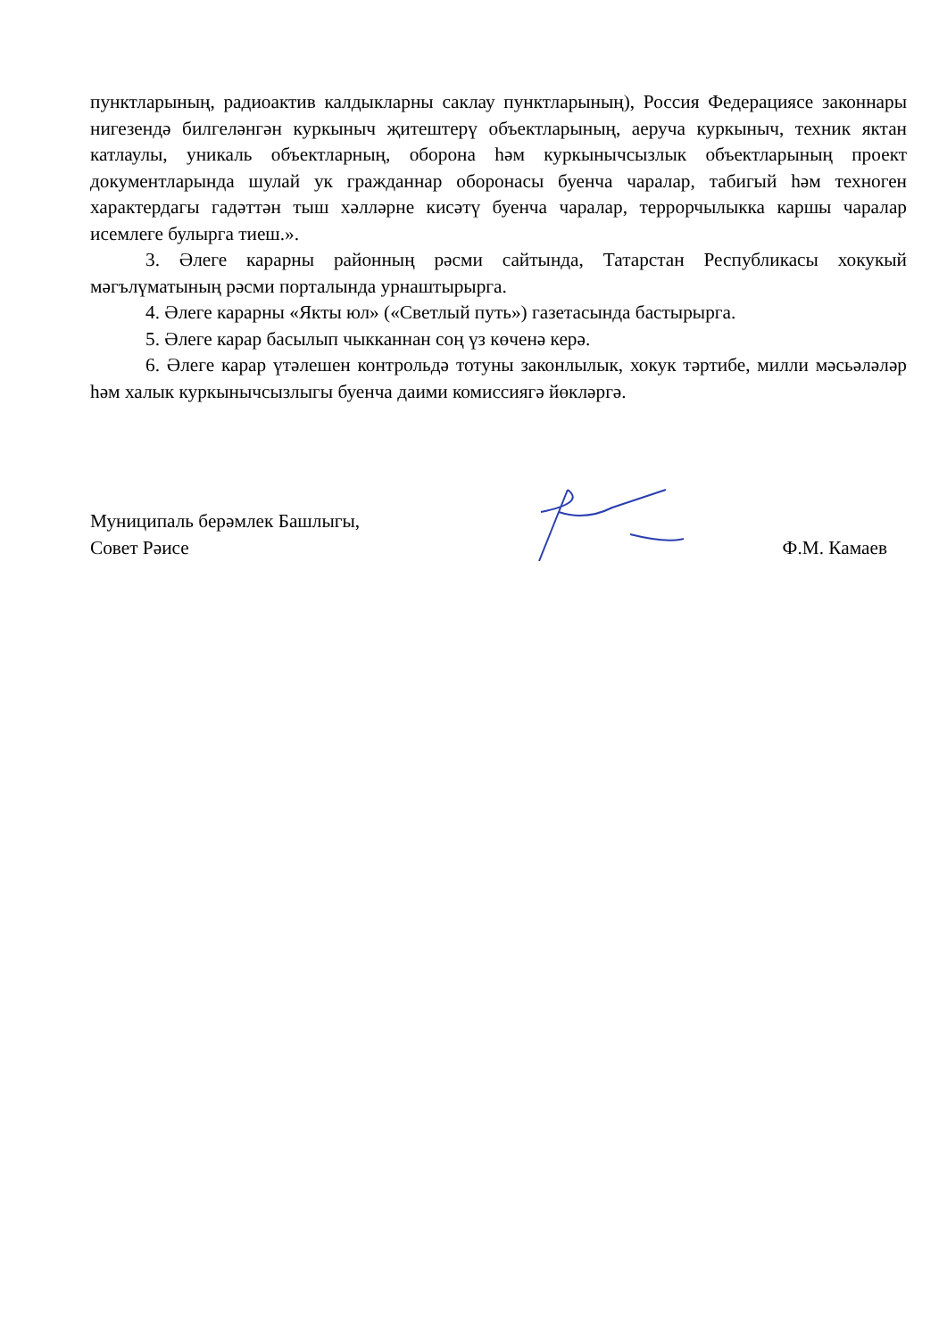пунктларының, радиоактив калдыкларны саклау пунктларының), Россия Федерациясе законнары нигезендә билгеләнгән куркыныч җитештерү объектларының, аеруча куркыныч, техник яктан катлаулы, уникаль объектларның, оборона һәм куркынычсызлык объектларының проект документларында шулай ук гражданнар оборонасы буенча чаралар, табигый һәм техноген характердагы гадәттән тыш хәлләрне кисәтү буенча чаралар, террорчылыкка каршы чаралар исемлеге булырга тиеш.».
3. Әлеге карарны районның рәсми сайтында, Татарстан Республикасы хокукый мәгълүматының рәсми порталында урнаштырырга.
4. Әлеге карарны «Якты юл» («Светлый путь») газетасында бастырырга.
5. Әлеге карар басылып чыкканнан соң үз көченә керә.
6. Әлеге карар үтәлешен контрольдә тотуны законлылык, хокук тәртибе, милли мәсьәләләр һәм халык куркынычсызлыгы буенча даими комиссиягә йөкләргә.
Муниципаль берәмлек Башлыгы,
Совет Рәисе
Ф.М. Камаев